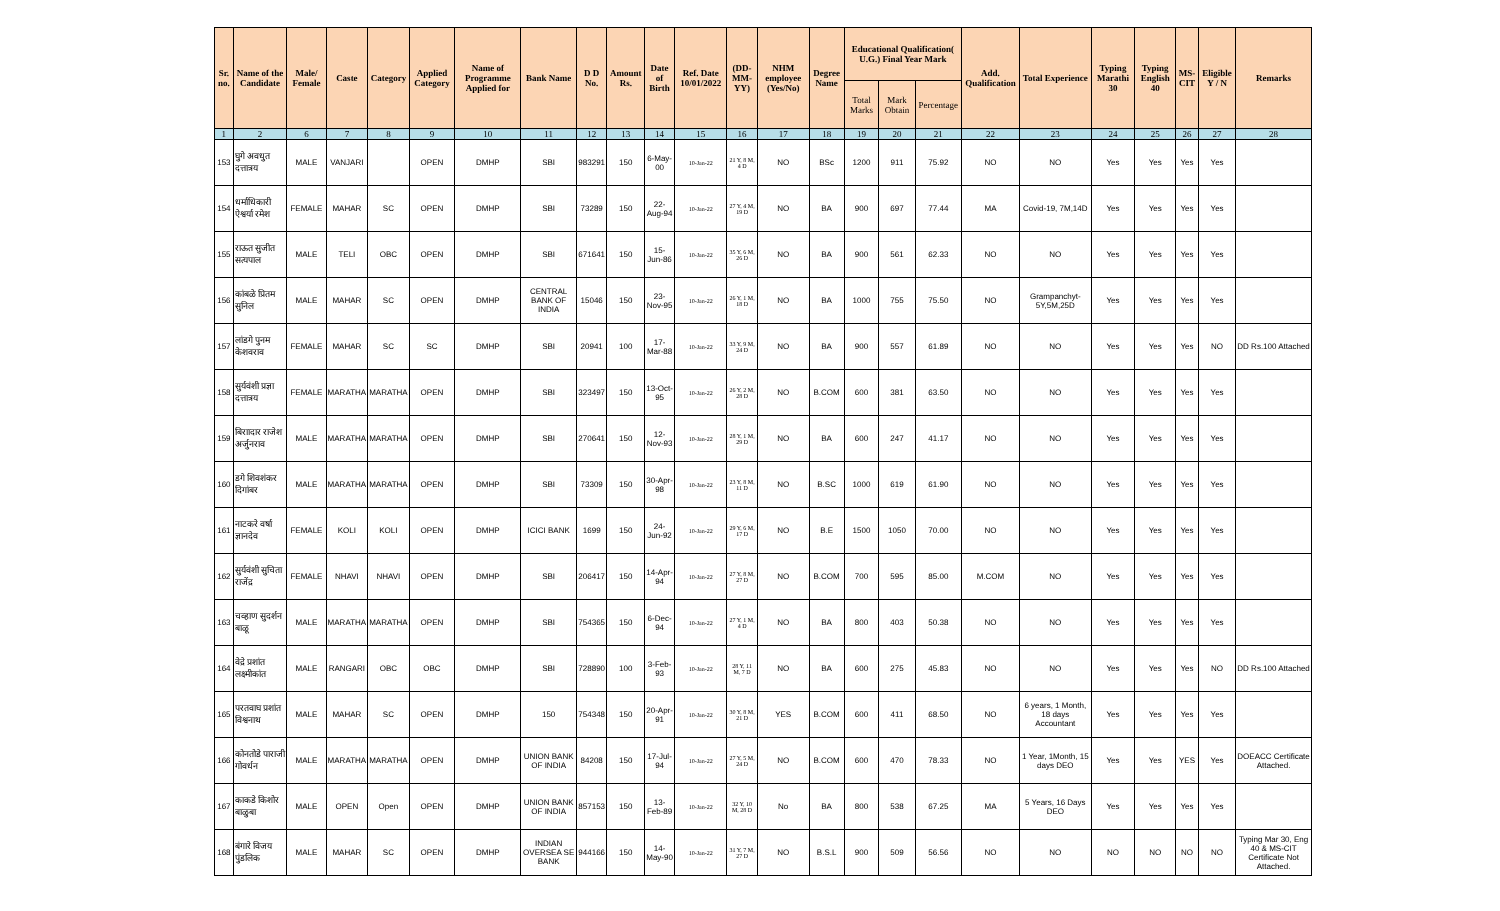| Sr. no. | Name of the Candidate | Male/ Female | Caste | Category | Applied Category | Name of Programme Applied for | Bank Name | D D No. | Amount Rs. | Date of Birth | Ref. Date 10/01/2022 | (DD-MM-YY) | NHM employee (Yes/No) | Degree Name | Educational Qualification( U.G.) Final Year Mark | | | Add. Qualification | Total Experience | Typing Marathi 30 | Typing English 40 | MS-CIT | Eligible Y / N | Remarks |
| --- | --- | --- | --- | --- | --- | --- | --- | --- | --- | --- | --- | --- | --- | --- | --- | --- | --- | --- | --- | --- | --- | --- | --- | --- |
| | | | | | | | | | | | | | | | Total Marks | Mark Obtain | Percentage | | | | | | | |
| 1 | 2 | 6 | 7 | 8 | 9 | 10 | 11 | 12 | 13 | 14 | 15 | 16 | 17 | 18 | 19 | 20 | 21 | 22 | 23 | 24 | 25 | 26 | 27 | 28 |
| 153 | घुगे अवधुत दत्तात्रय | MALE | VANJARI | | OPEN | DMHP | SBI | 983291 | 150 | 6-May-00 | 10-Jan-22 | 21 Y, 8 M, 4 D | NO | BSc | 1200 | 911 | 75.92 | NO | NO | Yes | Yes | Yes | Yes | |
| 154 | धर्माधिकारी ऐश्वर्या रमेश | FEMALE | MAHAR | SC | OPEN | DMHP | SBI | 73289 | 150 | 22-Aug-94 | 10-Jan-22 | 27 Y, 4 M, 19 D | NO | BA | 900 | 697 | 77.44 | MA | Covid-19, 7M,14D | Yes | Yes | Yes | Yes | |
| 155 | राऊत सुजीत सत्यपाल | MALE | TELI | OBC | OPEN | DMHP | SBI | 671641 | 150 | 15-Jun-86 | 10-Jan-22 | 35 Y, 6 M, 26 D | NO | BA | 900 | 561 | 62.33 | NO | NO | Yes | Yes | Yes | Yes | |
| 156 | कांबळे प्रितम सुनिल | MALE | MAHAR | SC | OPEN | DMHP | CENTRAL BANK OF INDIA | 15046 | 150 | 23-Nov-95 | 10-Jan-22 | 26 Y, 1 M, 18 D | NO | BA | 1000 | 755 | 75.50 | NO | Grampanchyt-5Y,5M,25D | Yes | Yes | Yes | Yes | |
| 157 | लांडगे पुनम केशवराव | FEMALE | MAHAR | SC | SC | DMHP | SBI | 20941 | 100 | 17-Mar-88 | 10-Jan-22 | 33 Y, 9 M, 24 D | NO | BA | 900 | 557 | 61.89 | NO | NO | Yes | Yes | Yes | NO | DD Rs.100 Attached |
| 158 | सुर्यवंशी प्रज्ञा दत्तात्रय | FEMALE | MARATHA | MARATHA | OPEN | DMHP | SBI | 323497 | 150 | 13-Oct-95 | 10-Jan-22 | 26 Y, 2 M, 28 D | NO | B.COM | 600 | 381 | 63.50 | NO | NO | Yes | Yes | Yes | Yes | |
| 159 | बिराादार राजेश अर्जुनराव | MALE | MARATHA | MARATHA | OPEN | DMHP | SBI | 270641 | 150 | 12-Nov-93 | 10-Jan-22 | 28 Y, 1 M, 29 D | NO | BA | 600 | 247 | 41.17 | NO | NO | Yes | Yes | Yes | Yes | |
| 160 | डगे शिवशंकर दिगांबर | MALE | MARATHA | MARATHA | OPEN | DMHP | SBI | 73309 | 150 | 30-Apr-98 | 10-Jan-22 | 23 Y, 8 M, 11 D | NO | B.SC | 1000 | 619 | 61.90 | NO | NO | Yes | Yes | Yes | Yes | |
| 161 | नाटकरे वर्षा ज्ञानदेव | FEMALE | KOLI | KOLI | OPEN | DMHP | ICICI BANK | 1699 | 150 | 24-Jun-92 | 10-Jan-22 | 29 Y, 6 M, 17 D | NO | B.E | 1500 | 1050 | 70.00 | NO | NO | Yes | Yes | Yes | Yes | |
| 162 | सुर्यवंशी सुचिता राजेंद्र | FEMALE | NHAVI | NHAVI | OPEN | DMHP | SBI | 206417 | 150 | 14-Apr-94 | 10-Jan-22 | 27 Y, 8 M, 27 D | NO | B.COM | 700 | 595 | 85.00 | M.COM | NO | Yes | Yes | Yes | Yes | |
| 163 | चव्हाण सुदर्शन बाळू | MALE | MARATHA | MARATHA | OPEN | DMHP | SBI | 754365 | 150 | 6-Dec-94 | 10-Jan-22 | 27 Y, 1 M, 4 D | NO | BA | 800 | 403 | 50.38 | NO | NO | Yes | Yes | Yes | Yes | |
| 164 | वेद्रे प्रशांत लक्ष्मीकांत | MALE | RANGARI | OBC | OBC | DMHP | SBI | 728890 | 100 | 3-Feb-93 | 10-Jan-22 | 28 Y, 11 M, 7 D | NO | BA | 600 | 275 | 45.83 | NO | NO | Yes | Yes | Yes | NO | DD Rs.100 Attached |
| 165 | परतवाघ प्रशांत विश्वनाथ | MALE | MAHAR | SC | OPEN | DMHP | 150 | 754348 | 150 | 20-Apr-91 | 10-Jan-22 | 30 Y, 8 M, 21 D | YES | B.COM | 600 | 411 | 68.50 | NO | 6 years, 1 Month, 18 days Accountant | Yes | Yes | Yes | Yes | |
| 166 | कोनतोडे पाराजी गोवर्धन | MALE | MARATHA | MARATHA | OPEN | DMHP | UNION BANK OF INDIA | 84208 | 150 | 17-Jul-94 | 10-Jan-22 | 27 Y, 5 M, 24 D | NO | B.COM | 600 | 470 | 78.33 | NO | 1 Year, 1Month, 15 days DEO | Yes | Yes | YES | Yes | DOEACC Certificate Attached. |
| 167 | काकडे किशोर बाळुबा | MALE | OPEN | Open | OPEN | DMHP | UNION BANK OF INDIA | 857153 | 150 | 13-Feb-89 | 10-Jan-22 | 32 Y, 10 M, 28 D | No | BA | 800 | 538 | 67.25 | MA | 5 Years, 16 Days DEO | Yes | Yes | Yes | Yes | |
| 168 | बंगारे विजय पुंडलिक | MALE | MAHAR | SC | OPEN | DMHP | INDIAN OVERSEA SE BANK | 944166 | 150 | 14-May-90 | 10-Jan-22 | 31 Y, 7 M, 27 D | NO | B.S.L | 900 | 509 | 56.56 | NO | NO | NO | NO | NO | NO | Typing Mar 30, Eng 40 & MS-CIT Certificate Not Attached. |